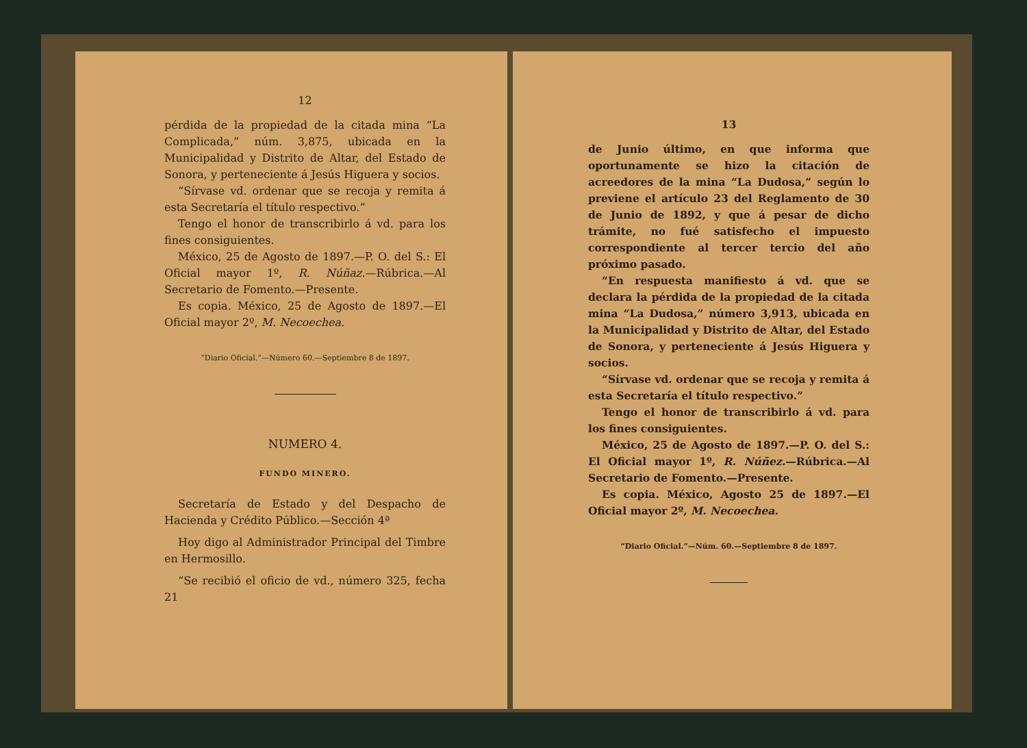12
pérdida de la propiedad de la citada mina “La Complicada,” núm. 3,875, ubicada en la Municipalidad y Distrito de Altar, del Estado de Sonora, y perteneciente á Jesús Higuera y socios.
“Sírvase vd. ordenar que se recoja y remita á esta Secretaría el título respectivo.”
Tengo el honor de transcribirlo á vd. para los fines consiguientes.
México, 25 de Agosto de 1897.—P. O. del S.: El Oficial mayor 1º, R. Núñaz.—Rúbrica.—Al Secretario de Fomento.—Presente.
Es copia. México, 25 de Agosto de 1897.—El Oficial mayor 2º, M. Necoechea.
“Diario Oficial.”—Número 60.—Septiembre 8 de 1897.
NUMERO 4.
FUNDO MINERO.
Secretaría de Estado y del Despacho de Hacienda y Crédito Público.—Sección 4ª
Hoy digo al Administrador Principal del Timbre en Hermosillo.
“Se recibió el oficio de vd., número 325, fecha 21
13
de Junio último, en que informa que oportunamente se hizo la citación de acreedores de la mina “La Dudosa,” según lo previene el artículo 23 del Reglamento de 30 de Junio de 1892, y que á pesar de dicho trámite, no fué satisfecho el impuesto correspondiente al tercer tercio del año próximo pasado.
“En respuesta manifiesto á vd. que se declara la pérdida de la propiedad de la citada mina “La Dudosa,” número 3,913, ubicada en la Municipalidad y Distrito de Altar, del Estado de Sonora, y perteneciente á Jesús Higuera y socios.
“Sírvase vd. ordenar que se recoja y remita á esta Secretaría el título respectivo.”
Tengo el honor de transcribirlo á vd. para los fines consiguientes.
México, 25 de Agosto de 1897.—P. O. del S.: El Oficial mayor 1º, R. Núñez.—Rúbrica.—Al Secretario de Fomento.—Presente.
Es copia. México, Agosto 25 de 1897.—El Oficial mayor 2º, M. Necoechea.
“Diario Oficial.”—Núm. 60.—Septiembre 8 de 1897.